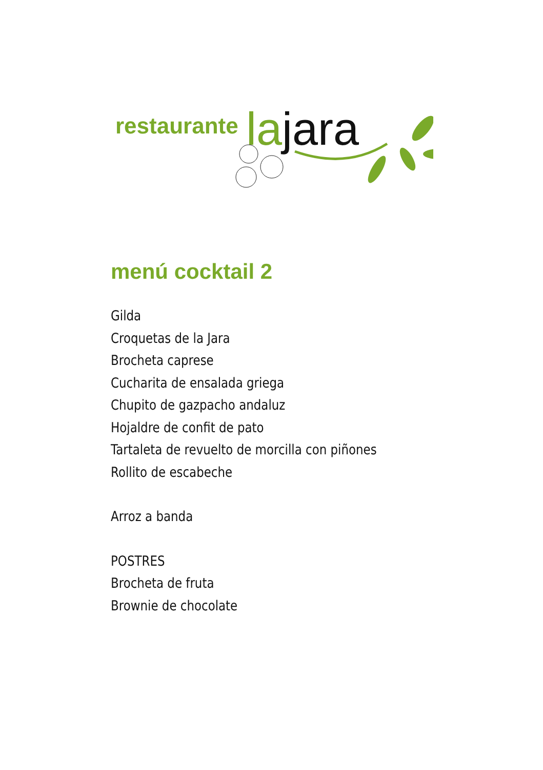restaurante la jara
menú cocktail 2
Gilda
Croquetas de la Jara
Brocheta caprese
Cucharita de ensalada griega
Chupito de gazpacho andaluz
Hojaldre de confit de pato
Tartaleta de revuelto de morcilla con piñones
Rollito de escabeche
Arroz a banda
POSTRES
Brocheta de fruta
Brownie de chocolate